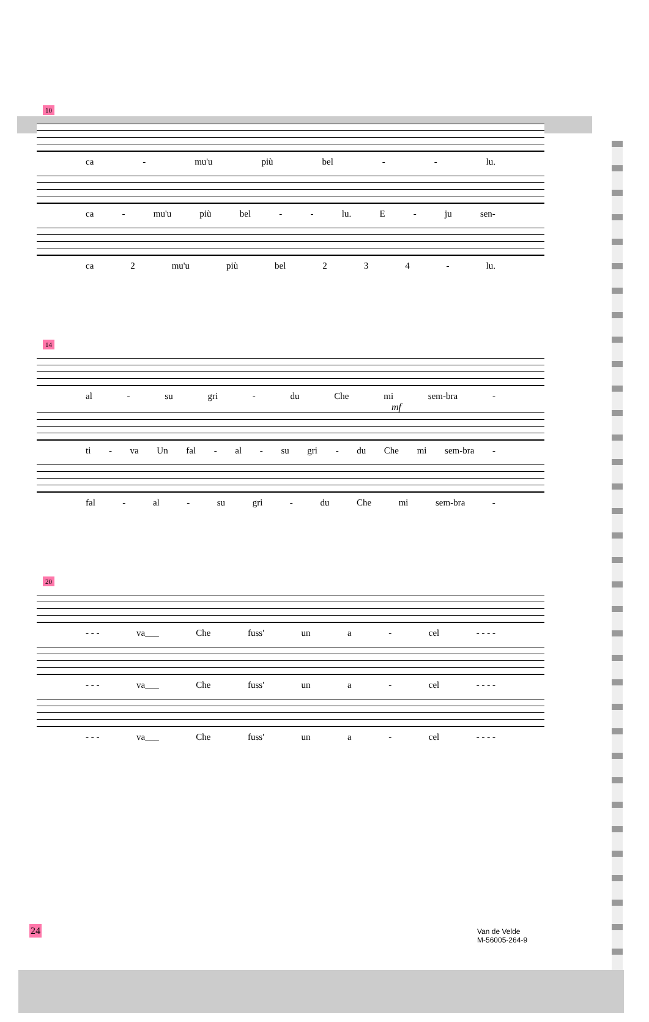10
ca - mu'u più bel - - lu.
ca - mu'u più bel - - lu. E - ju sen-
ca 2 mu'u più bel 234 - lu.
14
al - su gri - du Che mi sem-bra -
mf
ti - va Un fal - al - su gri - du Che mi sem-bra -
fal - al - su gri - du Che mi sem-bra -
20
- - - va___ Che fuss' un a - cel - - - -
- - - va___ Che fuss' un a - cel - - - -
- - - va___ Che fuss' un a - cel - - - -
24
Van de Velde
M-56005-264-9